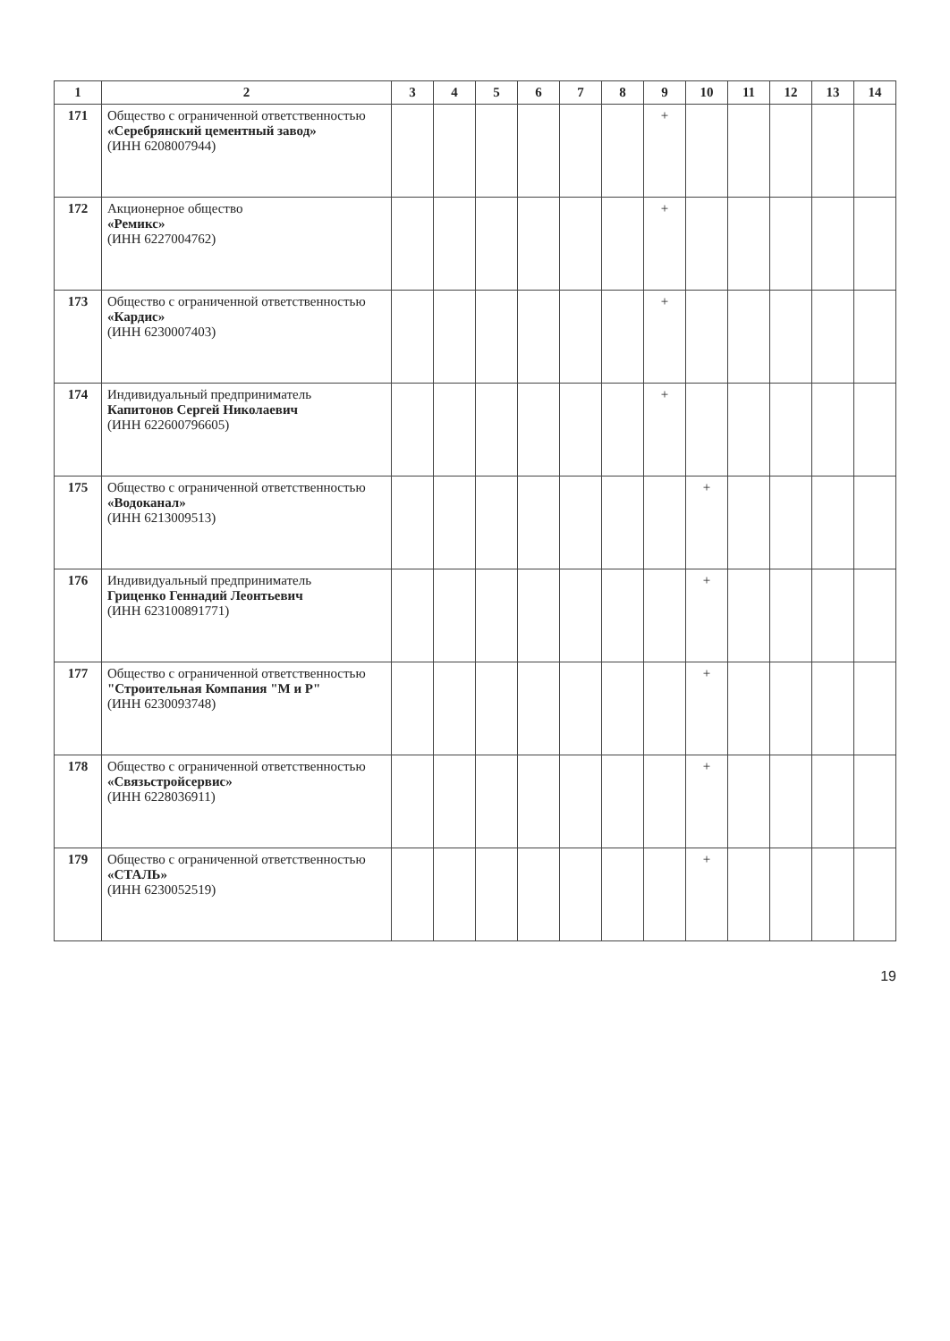| 1 | 2 | 3 | 4 | 5 | 6 | 7 | 8 | 9 | 10 | 11 | 12 | 13 | 14 |
| --- | --- | --- | --- | --- | --- | --- | --- | --- | --- | --- | --- | --- | --- |
| 171 | Общество с ограниченной ответственностью «Серебрянский цементный завод» (ИНН 6208007944) | | | | | | | + | | | | | |
| 172 | Акционерное общество «Ремикс» (ИНН 6227004762) | | | | | | | + | | | | | |
| 173 | Общество с ограниченной ответственностью «Кардис» (ИНН 6230007403) | | | | | | | + | | | | | |
| 174 | Индивидуальный предприниматель Капитонов Сергей Николаевич (ИНН 622600796605) | | | | | | | + | | | | | |
| 175 | Общество с ограниченной ответственностью «Водоканал» (ИНН 6213009513) | | | | | | | | + | | | | |
| 176 | Индивидуальный предприниматель Гриценко Геннадий Леонтьевич (ИНН 623100891771) | | | | | | | | + | | | | |
| 177 | Общество с ограниченной ответственностью "Строительная Компания "М и Р" (ИНН 6230093748) | | | | | | | | + | | | | |
| 178 | Общество с ограниченной ответственностью «Связьстройсервис» (ИНН 6228036911) | | | | | | | | + | | | | |
| 179 | Общество с ограниченной ответственностью «СТАЛЬ» (ИНН 6230052519) | | | | | | | | + | | | | |
19